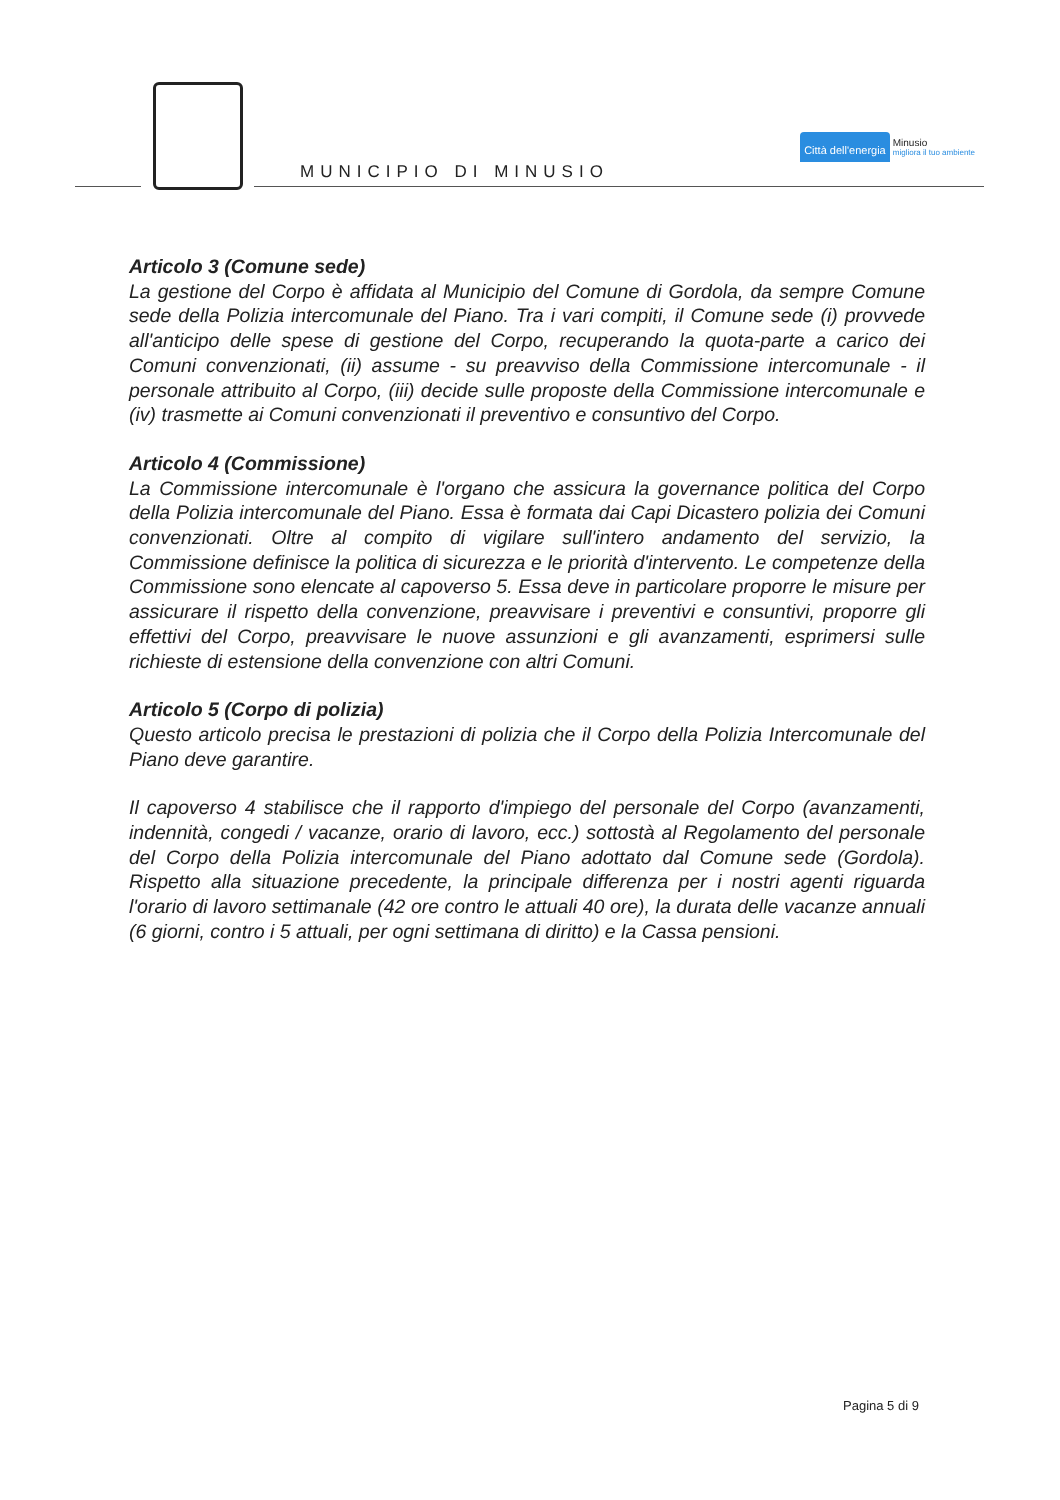MUNICIPIO DI MINUSIO
Città dell'energia
Minusio
migliora il tuo ambiente
Articolo 3 (Comune sede)
La gestione del Corpo è affidata al Municipio del Comune di Gordola, da sempre Comune sede della Polizia intercomunale del Piano. Tra i vari compiti, il Comune sede (i) provvede all'anticipo delle spese di gestione del Corpo, recuperando la quota-parte a carico dei Comuni convenzionati, (ii) assume - su preavviso della Commissione intercomunale - il personale attribuito al Corpo, (iii) decide sulle proposte della Commissione intercomunale e (iv) trasmette ai Comuni convenzionati il preventivo e consuntivo del Corpo.
Articolo 4 (Commissione)
La Commissione intercomunale è l'organo che assicura la governance politica del Corpo della Polizia intercomunale del Piano. Essa è formata dai Capi Dicastero polizia dei Comuni convenzionati. Oltre al compito di vigilare sull'intero andamento del servizio, la Commissione definisce la politica di sicurezza e le priorità d'intervento. Le competenze della Commissione sono elencate al capoverso 5. Essa deve in particolare proporre le misure per assicurare il rispetto della convenzione, preavvisare i preventivi e consuntivi, proporre gli effettivi del Corpo, preavvisare le nuove assunzioni e gli avanzamenti, esprimersi sulle richieste di estensione della convenzione con altri Comuni.
Articolo 5 (Corpo di polizia)
Questo articolo precisa le prestazioni di polizia che il Corpo della Polizia Intercomunale del Piano deve garantire.
Il capoverso 4 stabilisce che il rapporto d'impiego del personale del Corpo (avanzamenti, indennità, congedi / vacanze, orario di lavoro, ecc.) sottostà al Regolamento del personale del Corpo della Polizia intercomunale del Piano adottato dal Comune sede (Gordola). Rispetto alla situazione precedente, la principale differenza per i nostri agenti riguarda l'orario di lavoro settimanale (42 ore contro le attuali 40 ore), la durata delle vacanze annuali (6 giorni, contro i 5 attuali, per ogni settimana di diritto) e la Cassa pensioni.
Pagina 5 di 9